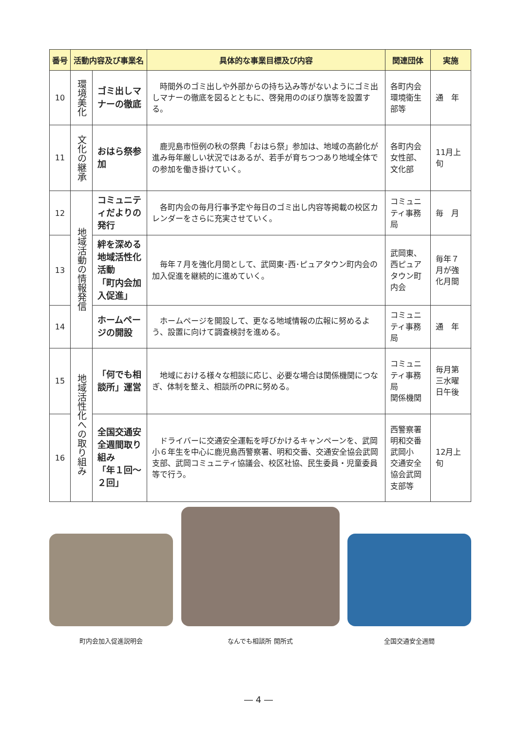| 番号 | 活動内容及び事業名 | | 具体的な事業目標及び内容 | 関連団体 | 実施 |
| --- | --- | --- | --- | --- | --- |
| 10 | 環境美化 | ゴミ出しマナーの徹底 | 時間外のゴミ出しや外部からの持ち込み等がないようにゴミ出しマナーの徹底を図るとともに、啓発用ののぼり旗等を設置する。 | 各町内会環境衛生部等 | 通 年 |
| 11 | 文化の継承 | おはら祭参加 | 鹿児島市恒例の秋の祭典「おはら祭」参加は、地域の高齢化が進み毎年厳しい状況ではあるが、若手が育ちつつあり地域全体での参加を働き掛けていく。 | 各町内会女性部、文化部 | 11月上旬 |
| 12 | 地域活動の情報発信 | コミュニティだよりの発行 | 各町内会の毎月行事予定や毎日のゴミ出し内容等掲載の校区カレンダーをさらに充実させていく。 | コミュニティ事務局 | 毎 月 |
| 13 | | 絆を深める地域活性化活動 「町内会加入促進」 | 毎年７月を強化月間として、武岡東･西･ピュアタウン町内会の加入促進を継続的に進めていく。 | 武岡東、西ピュアタウン町内会 | 毎年７月が強化月間 |
| 14 | | ホームページの開設 | ホームページを開設して、更なる地域情報の広報に努めるよう、設置に向けて調査検討を進める。 | コミュニティ事務局 | 通 年 |
| 15 | 地域活性化への取り組み | 「何でも相談所」運営 | 地域における様々な相談に応じ、必要な場合は関係機関につなぎ、体制を整え、相談所のPRに努める。 | コミュニティ事務局 関係機関 | 毎月第三水曜日午後 |
| 16 | | 全国交通安全週間取り組み 「年１回～２回」 | ドライバーに交通安全運転を呼びかけるキャンペーンを、武岡小６年生を中心に鹿児島西警察署、明和交番、交通安全協会武岡支部、武岡コミュニティ協議会、校区社協、民生委員・児童委員等で行う。 | 西警察署 明和交番 武岡小 交通安全協会武岡支部等 | 12月上旬 |
町内会加入促進説明会
なんでも相談所 開所式
全国交通安全週間
― 4 ―